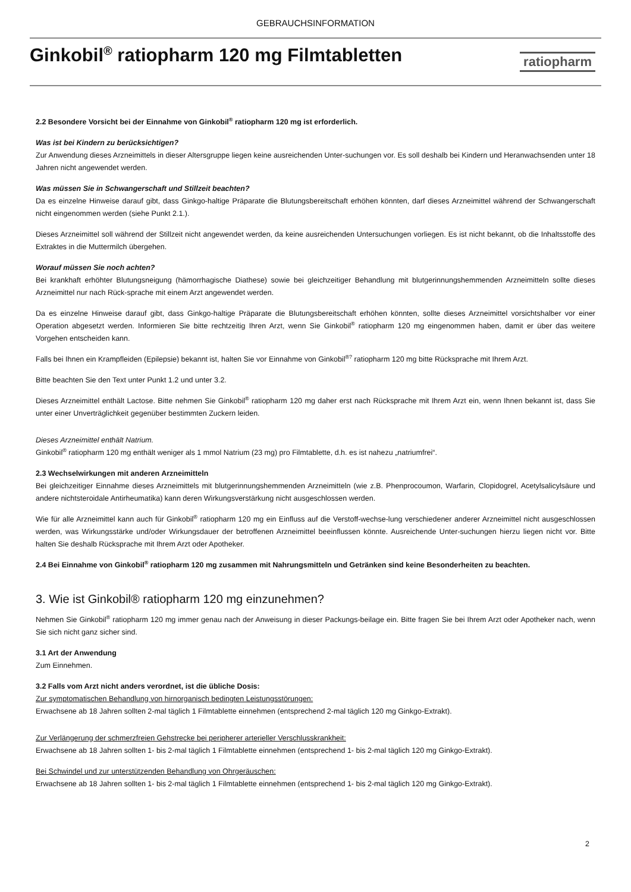GEBRAUCHSINFORMATION
Ginkobil<sup>®</sup> ratiopharm 120 mg Filmtabletten
ratiopharm
2.2 Besondere Vorsicht bei der Einnahme von Ginkobil<sup>®</sup> ratiopharm 120 mg ist erforderlich.
Was ist bei Kindern zu berücksichtigen?
Zur Anwendung dieses Arzneimittels in dieser Altersgruppe liegen keine ausreichenden Unter-suchungen vor. Es soll deshalb bei Kindern und Heranwachsenden unter 18 Jahren nicht angewendet werden.
Was müssen Sie in Schwangerschaft und Stillzeit beachten?
Da es einzelne Hinweise darauf gibt, dass Ginkgo-haltige Präparate die Blutungsbereitschaft erhöhen könnten, darf dieses Arzneimittel während der Schwangerschaft nicht eingenommen werden (siehe Punkt 2.1.).
Dieses Arzneimittel soll während der Stillzeit nicht angewendet werden, da keine ausreichenden Untersuchungen vorliegen. Es ist nicht bekannt, ob die Inhaltsstoffe des Extraktes in die Muttermilch übergehen.
Worauf müssen Sie noch achten?
Bei krankhaft erhöhter Blutungsneigung (hämorrhagische Diathese) sowie bei gleichzeitiger Behandlung mit blutgerinnungshemmenden Arzneimitteln sollte dieses Arzneimittel nur nach Rück-sprache mit einem Arzt angewendet werden.
Da es einzelne Hinweise darauf gibt, dass Ginkgo-haltige Präparate die Blutungsbereitschaft erhöhen könnten, sollte dieses Arzneimittel vorsichtshalber vor einer Operation abgesetzt werden. Informieren Sie bitte rechtzeitig Ihren Arzt, wenn Sie Ginkobil<sup>®</sup> ratiopharm 120 mg eingenommen haben, damit er über das weitere Vorgehen entscheiden kann.
Falls bei Ihnen ein Krampfleiden (Epilepsie) bekannt ist, halten Sie vor Einnahme von Ginkobil<sup>®?</sup> ratiopharm 120 mg bitte Rücksprache mit Ihrem Arzt.
Bitte beachten Sie den Text unter Punkt 1.2 und unter 3.2.
Dieses Arzneimittel enthält Lactose. Bitte nehmen Sie Ginkobil<sup>®</sup> ratiopharm 120 mg daher erst nach Rücksprache mit Ihrem Arzt ein, wenn Ihnen bekannt ist, dass Sie unter einer Unverträglichkeit gegenüber bestimmten Zuckern leiden.
Dieses Arzneimittel enthält Natrium.
Ginkobil<sup>®</sup> ratiopharm 120 mg enthält weniger als 1 mmol Natrium (23 mg) pro Filmtablette, d.h. es ist nahezu „natriumfrei“.
2.3 Wechselwirkungen mit anderen Arzneimitteln
Bei gleichzeitiger Einnahme dieses Arzneimittels mit blutgerinnungshemmenden Arzneimitteln (wie z.B. Phenprocoumon, Warfarin, Clopidogrel, Acetylsalicylsäure und andere nichtsteroidale Antirheumatika) kann deren Wirkungsverstärkung nicht ausgeschlossen werden.
Wie für alle Arzneimittel kann auch für Ginkobil<sup>®</sup> ratiopharm 120 mg ein Einfluss auf die Verstoff-wechse-lung verschiedener anderer Arzneimittel nicht ausgeschlossen werden, was Wirkungsstärke und/oder Wirkungsdauer der betroffenen Arzneimittel beeinflussen könnte. Ausreichende Unter-suchungen hierzu liegen nicht vor. Bitte halten Sie deshalb Rücksprache mit Ihrem Arzt oder Apotheker.
2.4 Bei Einnahme von Ginkobil<sup>®</sup> ratiopharm 120 mg zusammen mit Nahrungsmitteln und Getränken sind keine Besonderheiten zu beachten.
3. Wie ist Ginkobil® ratiopharm 120 mg einzunehmen?
Nehmen Sie Ginkobil<sup>®</sup> ratiopharm 120 mg immer genau nach der Anweisung in dieser Packungs-beilage ein. Bitte fragen Sie bei Ihrem Arzt oder Apotheker nach, wenn Sie sich nicht ganz sicher sind.
3.1 Art der Anwendung
Zum Einnehmen.
3.2 Falls vom Arzt nicht anders verordnet, ist die übliche Dosis:
Zur symptomatischen Behandlung von hirnorganisch bedingten Leistungsstörungen:
Erwachsene ab 18 Jahren sollten 2-mal täglich 1 Filmtablette einnehmen (entsprechend 2-mal täglich 120 mg Ginkgo-Extrakt).
Zur Verlängerung der schmerzfreien Gehstrecke bei peripherer arterieller Verschlusskrankheit:
Erwachsene ab 18 Jahren sollten 1- bis 2-mal täglich 1 Filmtablette einnehmen (entsprechend 1- bis 2-mal täglich 120 mg Ginkgo-Extrakt).
Bei Schwindel und zur unterstützenden Behandlung von Ohrgeräuschen:
Erwachsene ab 18 Jahren sollten 1- bis 2-mal täglich 1 Filmtablette einnehmen (entsprechend 1- bis 2-mal täglich 120 mg Ginkgo-Extrakt).
2